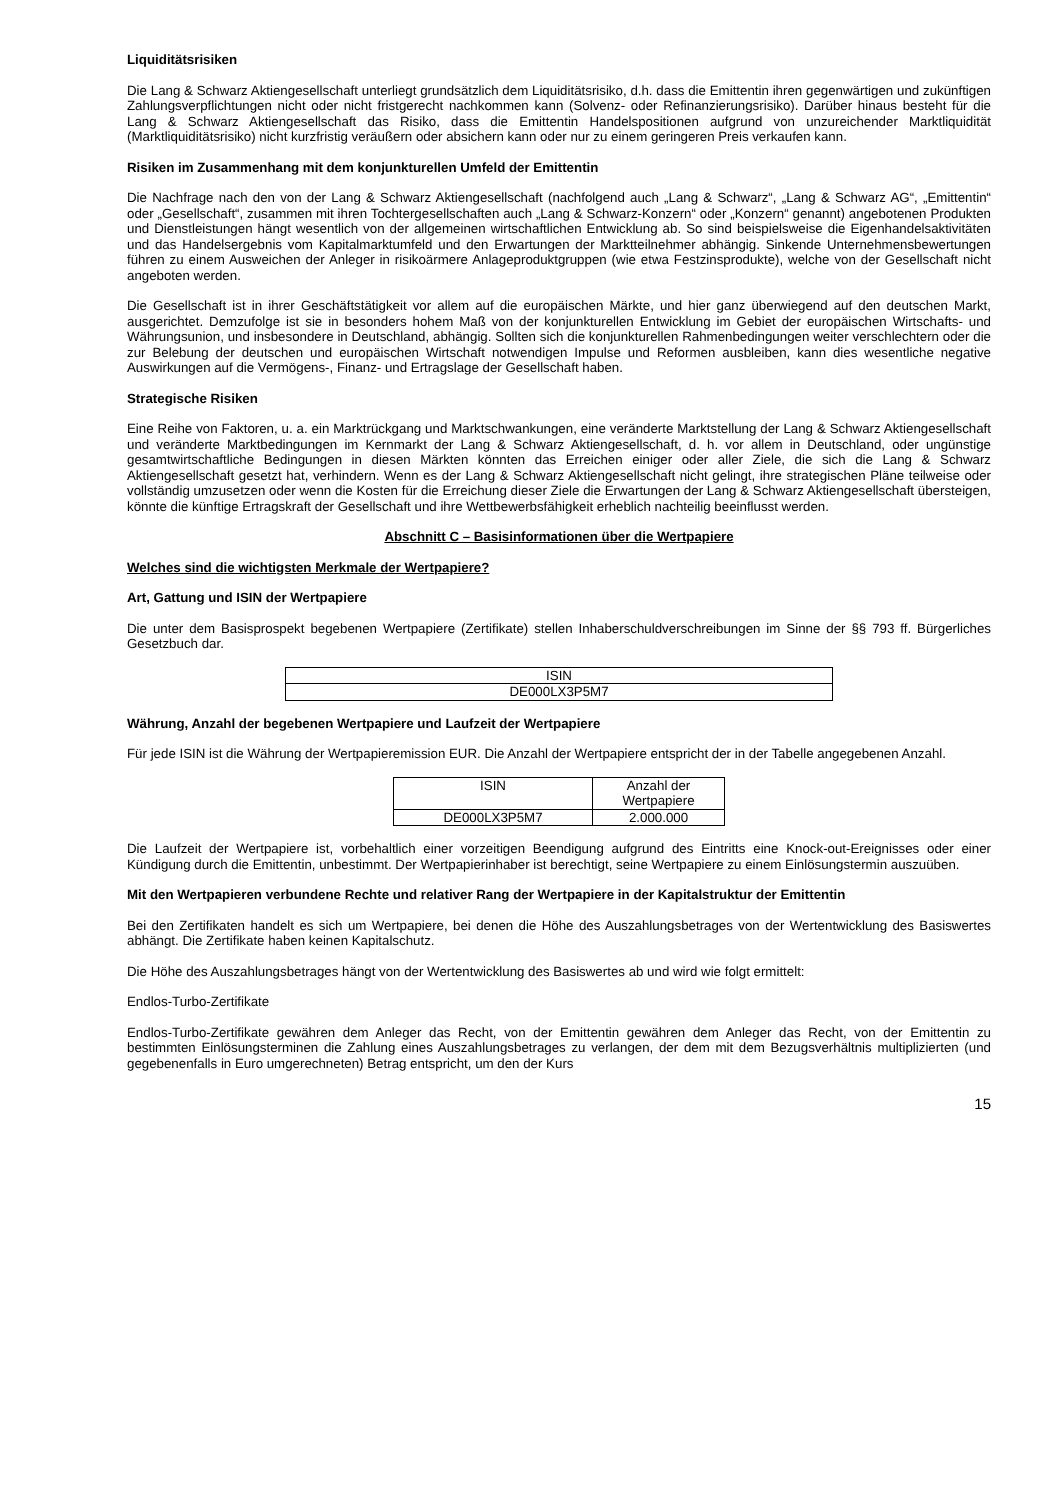Liquiditätsrisiken
Die Lang & Schwarz Aktiengesellschaft unterliegt grundsätzlich dem Liquiditätsrisiko, d.h. dass die Emittentin ihren gegenwärtigen und zukünftigen Zahlungsverpflichtungen nicht oder nicht fristgerecht nachkommen kann (Solvenz- oder Refinanzierungsrisiko). Darüber hinaus besteht für die Lang & Schwarz Aktiengesellschaft das Risiko, dass die Emittentin Handelspositionen aufgrund von unzureichender Marktliquidität (Marktliquiditätsrisiko) nicht kurzfristig veräußern oder absichern kann oder nur zu einem geringeren Preis verkaufen kann.
Risiken im Zusammenhang mit dem konjunkturellen Umfeld der Emittentin
Die Nachfrage nach den von der Lang & Schwarz Aktiengesellschaft (nachfolgend auch „Lang & Schwarz“, „Lang & Schwarz AG“, „Emittentin“ oder „Gesellschaft“, zusammen mit ihren Tochtergesellschaften auch „Lang & Schwarz-Konzern“ oder „Konzern“ genannt) angebotenen Produkten und Dienstleistungen hängt wesentlich von der allgemeinen wirtschaftlichen Entwicklung ab. So sind beispielsweise die Eigenhandelsaktivitäten und das Handelsergebnis vom Kapitalmarktumfeld und den Erwartungen der Marktteilnehmer abhängig. Sinkende Unternehmensbewertungen führen zu einem Ausweichen der Anleger in risikoärmere Anlageproduktgruppen (wie etwa Festzinsprodukte), welche von der Gesellschaft nicht angeboten werden.
Die Gesellschaft ist in ihrer Geschäftstätigkeit vor allem auf die europäischen Märkte, und hier ganz überwiegend auf den deutschen Markt, ausgerichtet. Demzufolge ist sie in besonders hohem Maß von der konjunkturellen Entwicklung im Gebiet der europäischen Wirtschafts- und Währungsunion, und insbesondere in Deutschland, abhängig. Sollten sich die konjunkturellen Rahmenbedingungen weiter verschlechtern oder die zur Belebung der deutschen und europäischen Wirtschaft notwendigen Impulse und Reformen ausbleiben, kann dies wesentliche negative Auswirkungen auf die Vermögens-, Finanz- und Ertragslage der Gesellschaft haben.
Strategische Risiken
Eine Reihe von Faktoren, u. a. ein Marktrückgang und Marktschwankungen, eine veränderte Marktstellung der Lang & Schwarz Aktiengesellschaft und veränderte Marktbedingungen im Kernmarkt der Lang & Schwarz Aktiengesellschaft, d. h. vor allem in Deutschland, oder ungünstige gesamtwirtschaftliche Bedingungen in diesen Märkten könnten das Erreichen einiger oder aller Ziele, die sich die Lang & Schwarz Aktiengesellschaft gesetzt hat, verhindern. Wenn es der Lang & Schwarz Aktiengesellschaft nicht gelingt, ihre strategischen Pläne teilweise oder vollständig umzusetzen oder wenn die Kosten für die Erreichung dieser Ziele die Erwartungen der Lang & Schwarz Aktiengesellschaft übersteigen, könnte die künftige Ertragskraft der Gesellschaft und ihre Wettbewerbsfähigkeit erheblich nachteilig beeinflusst werden.
Abschnitt C – Basisinformationen über die Wertpapiere
Welches sind die wichtigsten Merkmale der Wertpapiere?
Art, Gattung und ISIN der Wertpapiere
Die unter dem Basisprospekt begebenen Wertpapiere (Zertifikate) stellen Inhaberschuldverschreibungen im Sinne der §§ 793 ff. Bürgerliches Gesetzbuch dar.
| ISIN |
| --- |
| DE000LX3P5M7 |
Währung, Anzahl der begebenen Wertpapiere und Laufzeit der Wertpapiere
Für jede ISIN ist die Währung der Wertpapieremission EUR. Die Anzahl der Wertpapiere entspricht der in der Tabelle angegebenen Anzahl.
| ISIN | Anzahl der Wertpapiere |
| --- | --- |
| DE000LX3P5M7 | 2.000.000 |
Die Laufzeit der Wertpapiere ist, vorbehaltlich einer vorzeitigen Beendigung aufgrund des Eintritts eine Knock-out-Ereignisses oder einer Kündigung durch die Emittentin, unbestimmt. Der Wertpapierinhaber ist berechtigt, seine Wertpapiere zu einem Einlösungstermin auszuüben.
Mit den Wertpapieren verbundene Rechte und relativer Rang der Wertpapiere in der Kapitalstruktur der Emittentin
Bei den Zertifikaten handelt es sich um Wertpapiere, bei denen die Höhe des Auszahlungsbetrages von der Wertentwicklung des Basiswertes abhängt. Die Zertifikate haben keinen Kapitalschutz.
Die Höhe des Auszahlungsbetrages hängt von der Wertentwicklung des Basiswertes ab und wird wie folgt ermittelt:
Endlos-Turbo-Zertifikate
Endlos-Turbo-Zertifikate gewähren dem Anleger das Recht, von der Emittentin gewähren dem Anleger das Recht, von der Emittentin zu bestimmten Einlösungsterminen die Zahlung eines Auszahlungsbetrages zu verlangen, der dem mit dem Bezugsverhältnis multiplizierten (und gegebenenfalls in Euro umgerechneten) Betrag entspricht, um den der Kurs
15